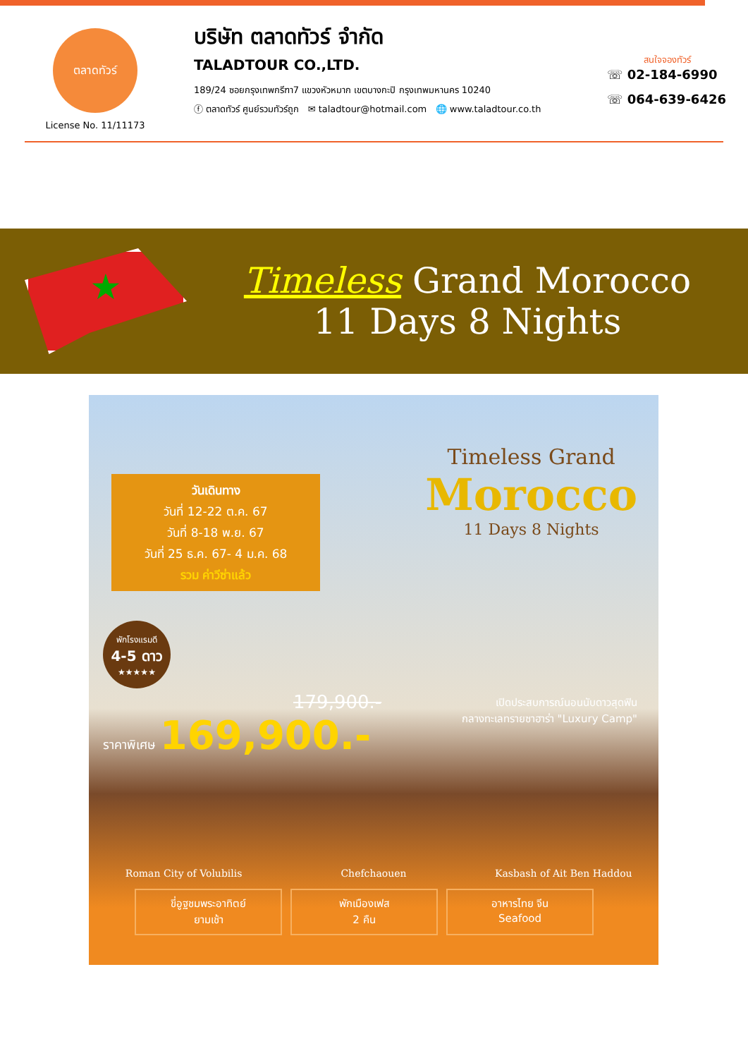ตลาดทัวร์
License No. 11/11173
บริษัท ตลาดทัวร์ จำกัด
TALADTOUR CO.,LTD.
189/24 ซอยกรุงเทพกรีฑา7 แขวงหัวหมาก เขตบางกะปิ กรุงเทพมหานคร 10240
ⓕ ตลาดทัวร์ ศูนย์รวมทัวร์ถูก ✉ taladtour@hotmail.com 🌐 www.taladtour.co.th
สนใจจองทัวร์
☏ 02-184-6990
☏ 064-639-6426
★
Timeless Grand Morocco
11 Days 8 Nights
วันเดินทาง
วันที่ 12-22 ต.ค. 67
วันที่ 8-18 พ.ย. 67
วันที่ 25 ธ.ค. 67- 4 ม.ค. 68
รวม ค่าวีซ่าแล้ว
Timeless Grand
Morocco
11 Days 8 Nights
พักโรงแรมดี
4-5 ดาว
★★★★★
179,900.-
ราคาพิเศษ 169,900.-
เปิดประสบการณ์นอนนับดาวสุดฟิน
กลางทะเลทรายซาฮาร่า "Luxury Camp"
Roman City of Volubilis Chefchaouen Kasbash of Ait Ben Haddou
ขี่อูฐชมพระอาทิตย์
ยามเช้า
พักเมืองเฟส
2 คืน
อาหารไทย จีน
Seafood